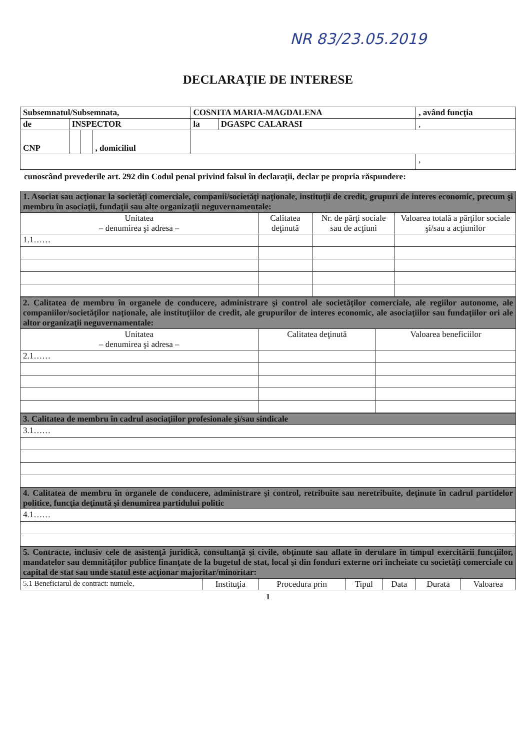NR 83/23.05.2019
DECLARAŢIE DE INTERESE
| Subsemnatul/Subsemnata, | | | | COSNITA MARIA-MAGDALENA | | , având funcţia |
| de | INSPECTOR | | | la | DGASPC CALARASI | , |
| CNP | | | , domiciliul | | | |
| | | | | | | , |
cunoscând prevederile art. 292 din Codul penal privind falsul în declaraţii, declar pe propria răspundere:
| 1. Asociat sau acţionar la societăţi comerciale, companii/societăţi naţionale, instituţii de credit, grupuri de interes economic, precum şi membru în asociaţii, fundaţii sau alte organizaţii neguvernamentale: | | | |
| Unitatea – denumirea şi adresa – | Calitatea deţinută | Nr. de părţi sociale sau de acţiuni | Valoarea totală a părţilor sociale şi/sau a acţiunilor |
| 1.1…… | | | |
| 2. Calitatea de membru în organele de conducere, administrare şi control ale societăţilor comerciale, ale regiilor autonome, ale companiilor/societăţilor naţionale, ale instituţiilor de credit, ale grupurilor de interes economic, ale asociaţiilor sau fundaţiilor ori ale altor organizaţii neguvernamentale: | | |
| Unitatea – denumirea şi adresa – | Calitatea deţinută | Valoarea beneficiilor |
| 2.1…… | | |
| 3. Calitatea de membru în cadrul asociaţiilor profesionale şi/sau sindicale |
| 3.1…… |
| 4. Calitatea de membru în organele de conducere, administrare şi control, retribuite sau neretribuite, deţinute în cadrul partidelor politice, funcţia deţinută şi denumirea partidului politic |
| 4.1…… |
| 5. Contracte, inclusiv cele de asistenţă juridică, consultanţă şi civile, obţinute sau aflate în derulare în timpul exercitării funcţiilor, mandatelor sau demnităţilor publice finanţate de la bugetul de stat, local şi din fonduri externe ori încheiate cu societăţi comerciale cu capital de stat sau unde statul este acţionar majoritar/minoritar: |
| 5.1 Beneficiarul de contract: numele, | Instituţia | Procedura prin | Tipul | Data | Durata | Valoarea |
1